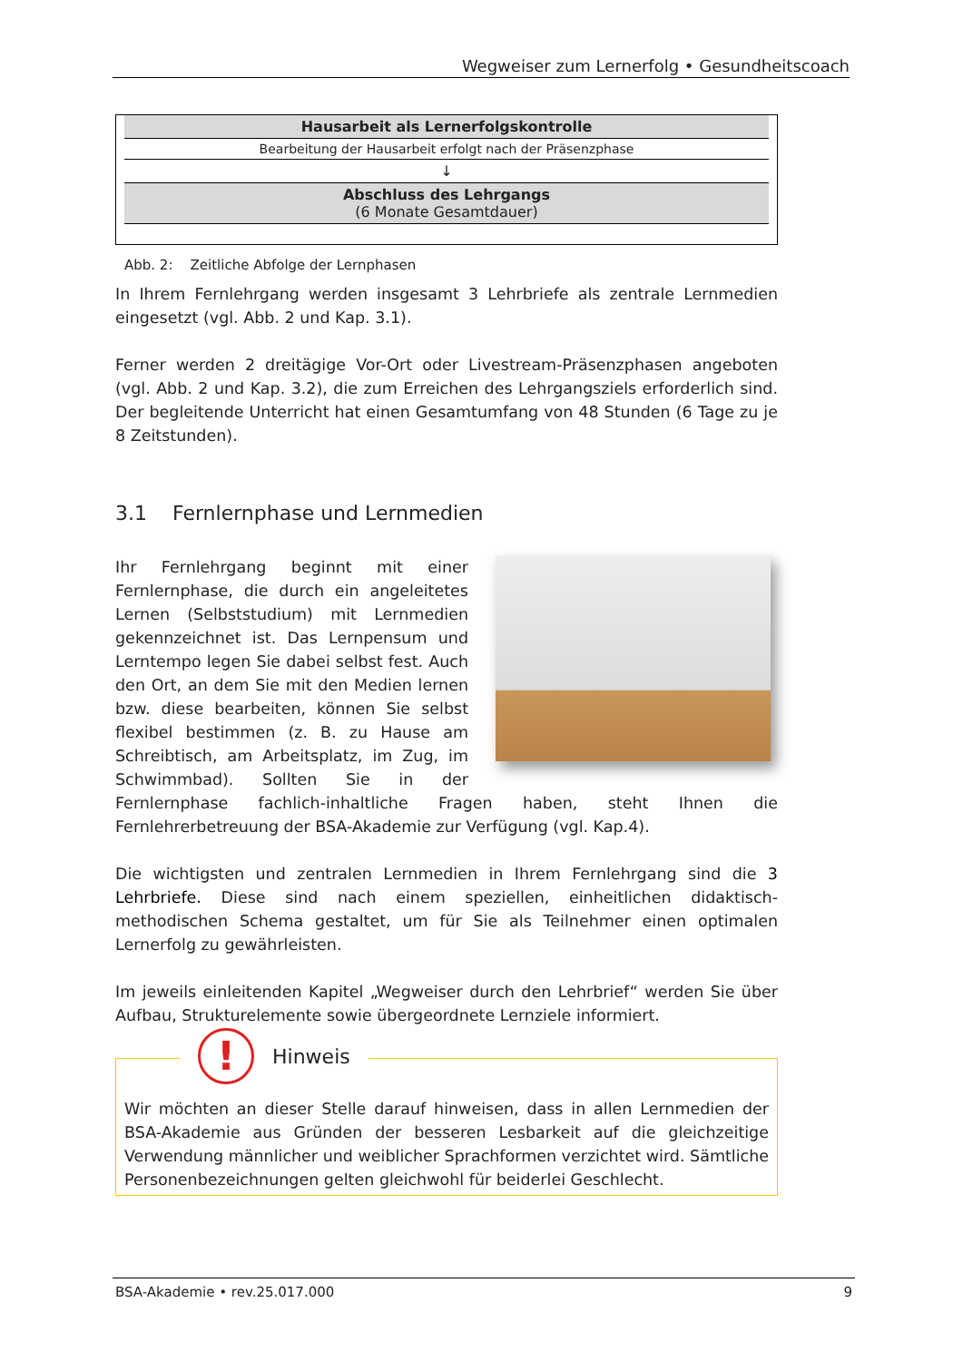Wegweiser zum Lernerfolg • Gesundheitscoach
| Hausarbeit als Lernerfolgskontrolle |
| Bearbeitung der Hausarbeit erfolgt nach der Präsenzphase |
| ↓ |
| Abschluss des Lehrgangs (6 Monate Gesamtdauer) |
Abb. 2: Zeitliche Abfolge der Lernphasen
In Ihrem Fernlehrgang werden insgesamt 3 Lehrbriefe als zentrale Lernmedien eingesetzt (vgl. Abb. 2 und Kap. 3.1).
Ferner werden 2 dreitägige Vor-Ort oder Livestream-Präsenzphasen angeboten (vgl. Abb. 2 und Kap. 3.2), die zum Erreichen des Lehrgangsziels erforderlich sind. Der begleitende Unterricht hat einen Gesamtumfang von 48 Stunden (6 Tage zu je 8 Zeitstunden).
3.1 Fernlernphase und Lernmedien
Ihr Fernlehrgang beginnt mit einer Fernlernphase, die durch ein angeleitetes Lernen (Selbststudium) mit Lernmedien gekennzeichnet ist. Das Lernpensum und Lerntempo legen Sie dabei selbst fest. Auch den Ort, an dem Sie mit den Medien lernen bzw. diese bearbeiten, können Sie selbst flexibel bestimmen (z. B. zu Hause am Schreibtisch, am Arbeitsplatz, im Zug, im Schwimmbad). Sollten Sie in der Fernlernphase fachlich-inhaltliche Fragen haben, steht Ihnen die Fernlehrerbetreuung der BSA-Akademie zur Verfügung (vgl. Kap.4).
Die wichtigsten und zentralen Lernmedien in Ihrem Fernlehrgang sind die 3 Lehrbriefe. Diese sind nach einem speziellen, einheitlichen didaktisch-methodischen Schema gestaltet, um für Sie als Teilnehmer einen optimalen Lernerfolg zu gewährleisten.
Im jeweils einleitenden Kapitel „Wegweiser durch den Lehrbrief“ werden Sie über Aufbau, Strukturelemente sowie übergeordnete Lernziele informiert.
!
Hinweis
Wir möchten an dieser Stelle darauf hinweisen, dass in allen Lernmedien der BSA-Akademie aus Gründen der besseren Lesbarkeit auf die gleichzeitige Verwendung männlicher und weiblicher Sprachformen verzichtet wird. Sämtliche Personenbezeichnungen gelten gleichwohl für beiderlei Geschlecht.
BSA-Akademie • rev.25.017.000 9